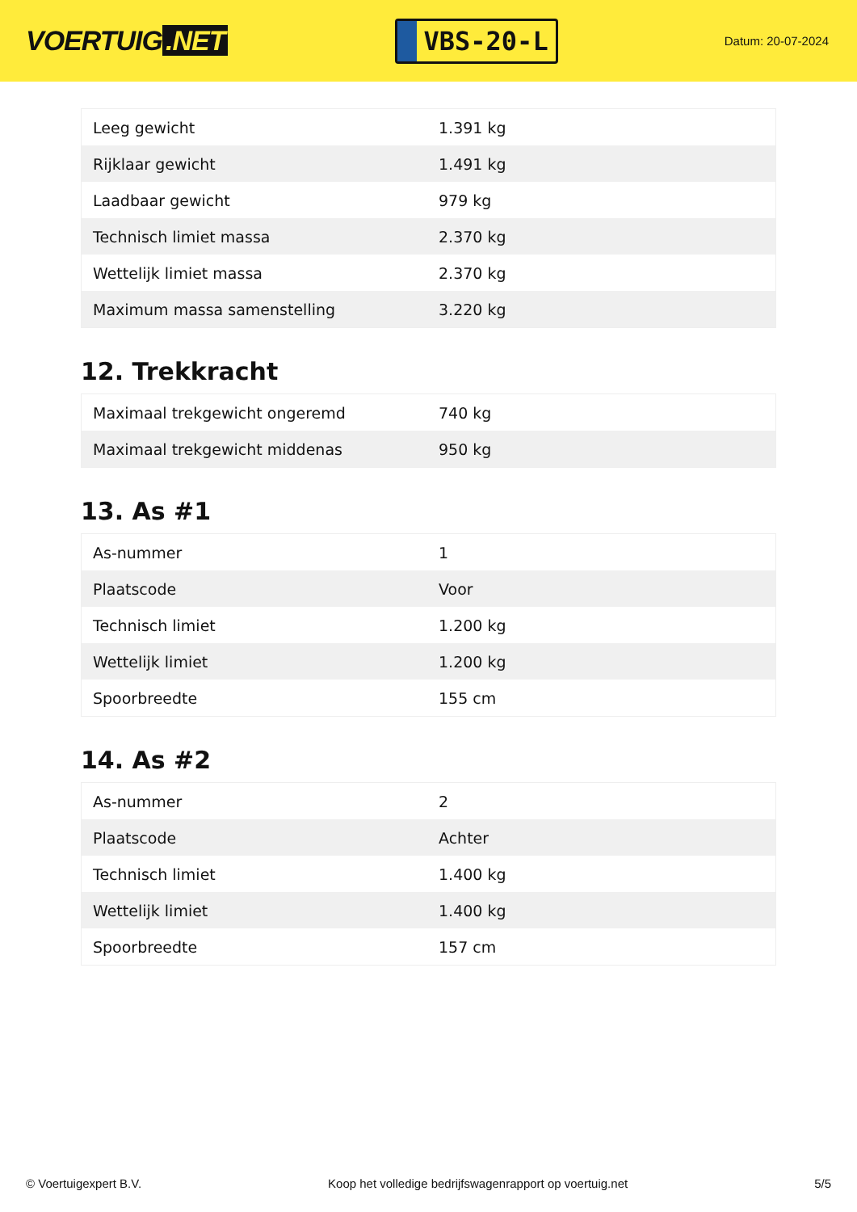VOERTUIG.NET
VBS-20-L
Datum: 20-07-2024
| Leeg gewicht | 1.391 kg |
| Rijklaar gewicht | 1.491 kg |
| Laadbaar gewicht | 979 kg |
| Technisch limiet massa | 2.370 kg |
| Wettelijk limiet massa | 2.370 kg |
| Maximum massa samenstelling | 3.220 kg |
12. Trekkracht
| Maximaal trekgewicht ongeremd | 740 kg |
| Maximaal trekgewicht middenas | 950 kg |
13. As #1
| As-nummer | 1 |
| Plaatscode | Voor |
| Technisch limiet | 1.200 kg |
| Wettelijk limiet | 1.200 kg |
| Spoorbreedte | 155 cm |
14. As #2
| As-nummer | 2 |
| Plaatscode | Achter |
| Technisch limiet | 1.400 kg |
| Wettelijk limiet | 1.400 kg |
| Spoorbreedte | 157 cm |
© Voertuigexpert B.V. Koop het volledige bedrijfswagenrapport op voertuig.net 5/5